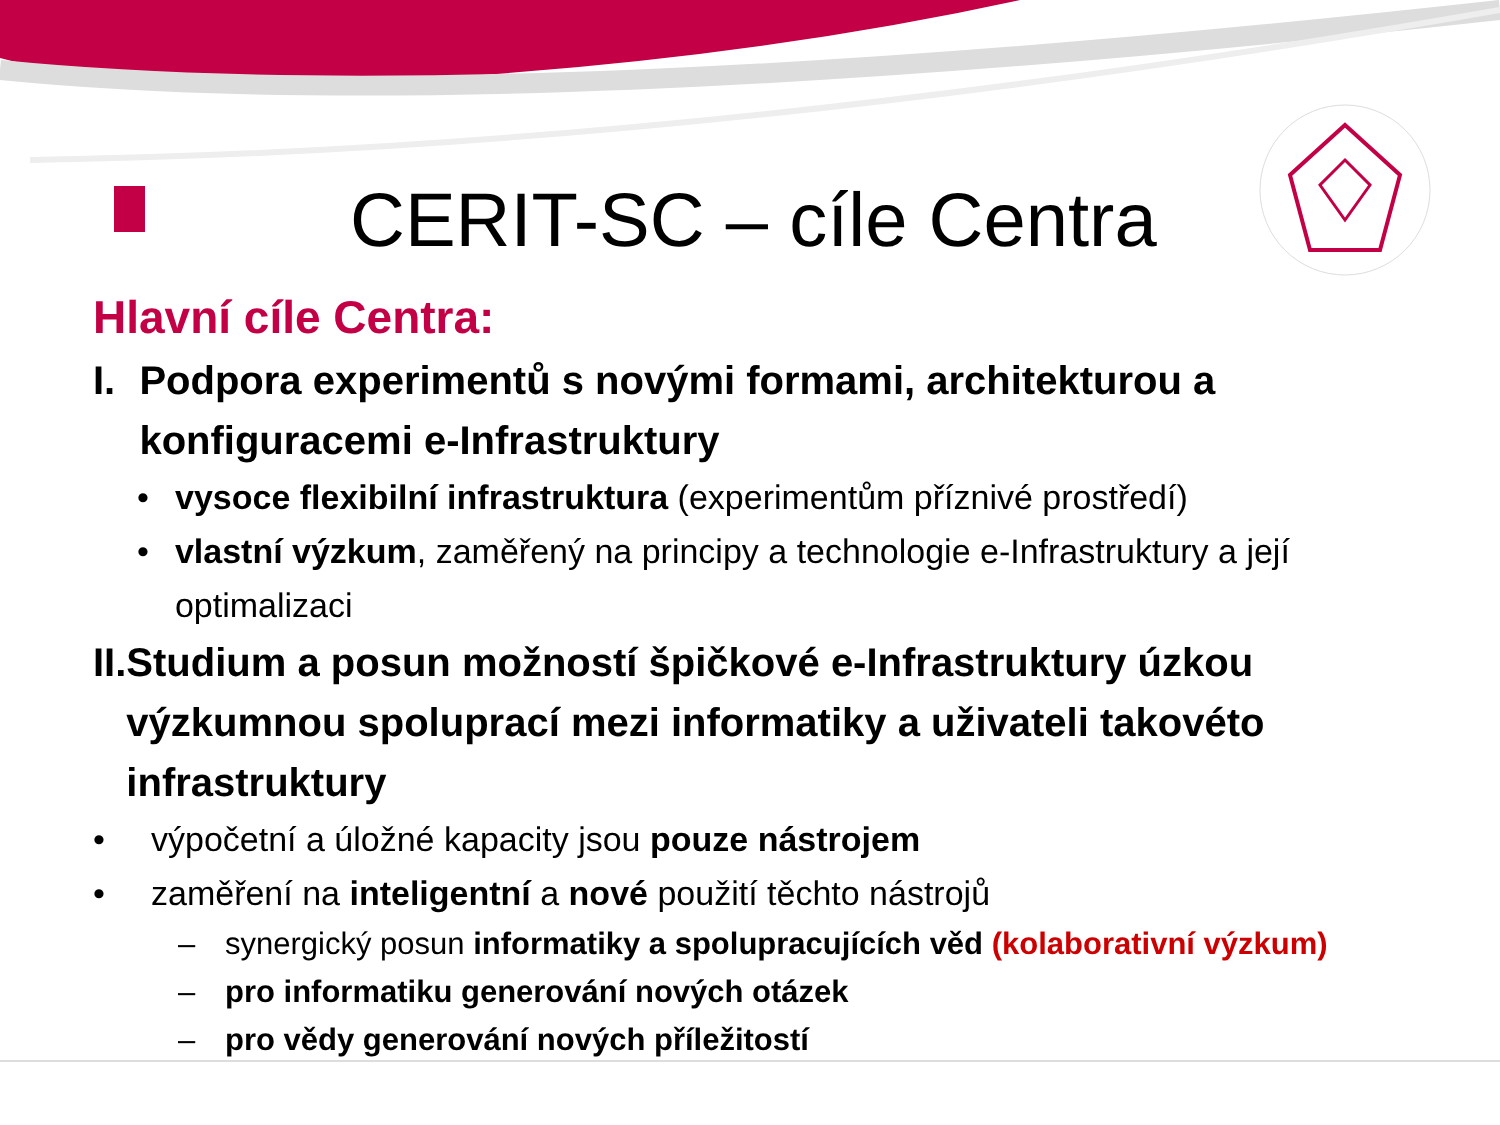CERIT-SC – cíle Centra
Hlavní cíle Centra:
I. Podpora experimentů s novými formami, architekturou a konfiguracemi e-Infrastruktury
• vysoce flexibilní infrastruktura (experimentům příznivé prostředí)
• vlastní výzkum, zaměřený na principy a technologie e-Infrastruktury a její optimalizaci
II. Studium a posun možností špičkové e-Infrastruktury úzkou výzkumnou spoluprací mezi informatiky a uživateli takovéto infrastruktury
• výpočetní a úložné kapacity jsou pouze nástrojem
• zaměření na inteligentní a nové použití těchto nástrojů
– synergický posun informatiky a spolupracujících věd (kolaborativní výzkum)
– pro informatiku generování nových otázek
– pro vědy generování nových příležitostí